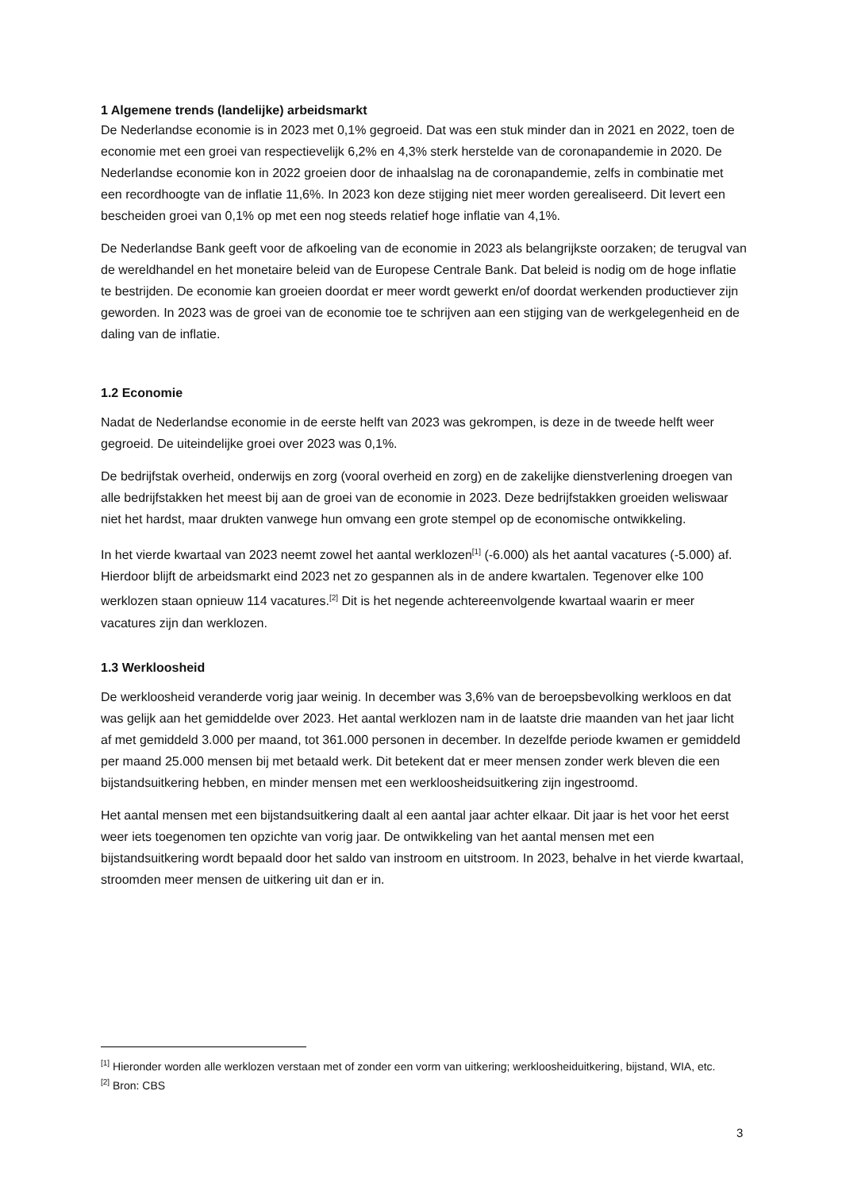1 Algemene trends (landelijke) arbeidsmarkt
De Nederlandse economie is in 2023 met 0,1% gegroeid. Dat was een stuk minder dan in 2021 en 2022, toen de economie met een groei van respectievelijk 6,2% en 4,3% sterk herstelde van de coronapandemie in 2020. De Nederlandse economie kon in 2022 groeien door de inhaalslag na de coronapandemie, zelfs in combinatie met een recordhoogte van de inflatie 11,6%. In 2023 kon deze stijging niet meer worden gerealiseerd. Dit levert een bescheiden groei van 0,1% op met een nog steeds relatief hoge inflatie van 4,1%.
De Nederlandse Bank geeft voor de afkoeling van de economie in 2023 als belangrijkste oorzaken; de terugval van de wereldhandel en het monetaire beleid van de Europese Centrale Bank. Dat beleid is nodig om de hoge inflatie te bestrijden. De economie kan groeien doordat er meer wordt gewerkt en/of doordat werkenden productiever zijn geworden. In 2023 was de groei van de economie toe te schrijven aan een stijging van de werkgelegenheid en de daling van de inflatie.
1.2 Economie
Nadat de Nederlandse economie in de eerste helft van 2023 was gekrompen, is deze in de tweede helft weer gegroeid. De uiteindelijke groei over 2023 was 0,1%.
De bedrijfstak overheid, onderwijs en zorg (vooral overheid en zorg) en de zakelijke dienstverlening droegen van alle bedrijfstakken het meest bij aan de groei van de economie in 2023. Deze bedrijfstakken groeiden weliswaar niet het hardst, maar drukten vanwege hun omvang een grote stempel op de economische ontwikkeling.
In het vierde kwartaal van 2023 neemt zowel het aantal werklozen<sup>[1]</sup> (-6.000) als het aantal vacatures (-5.000) af. Hierdoor blijft de arbeidsmarkt eind 2023 net zo gespannen als in de andere kwartalen. Tegenover elke 100 werklozen staan opnieuw 114 vacatures.<sup>[2]</sup> Dit is het negende achtereenvolgende kwartaal waarin er meer vacatures zijn dan werklozen.
1.3 Werkloosheid
De werkloosheid veranderde vorig jaar weinig. In december was 3,6% van de beroepsbevolking werkloos en dat was gelijk aan het gemiddelde over 2023. Het aantal werklozen nam in de laatste drie maanden van het jaar licht af met gemiddeld 3.000 per maand, tot 361.000 personen in december. In dezelfde periode kwamen er gemiddeld per maand 25.000 mensen bij met betaald werk. Dit betekent dat er meer mensen zonder werk bleven die een bijstandsuitkering hebben, en minder mensen met een werkloosheidsuitkering zijn ingestroomd.
Het aantal mensen met een bijstandsuitkering daalt al een aantal jaar achter elkaar. Dit jaar is het voor het eerst weer iets toegenomen ten opzichte van vorig jaar. De ontwikkeling van het aantal mensen met een bijstandsuitkering wordt bepaald door het saldo van instroom en uitstroom. In 2023, behalve in het vierde kwartaal, stroomden meer mensen de uitkering uit dan er in.
<sup>[1]</sup> Hieronder worden alle werklozen verstaan met of zonder een vorm van uitkering; werkloosheiduitkering, bijstand, WIA, etc.
<sup>[2]</sup> Bron: CBS
3